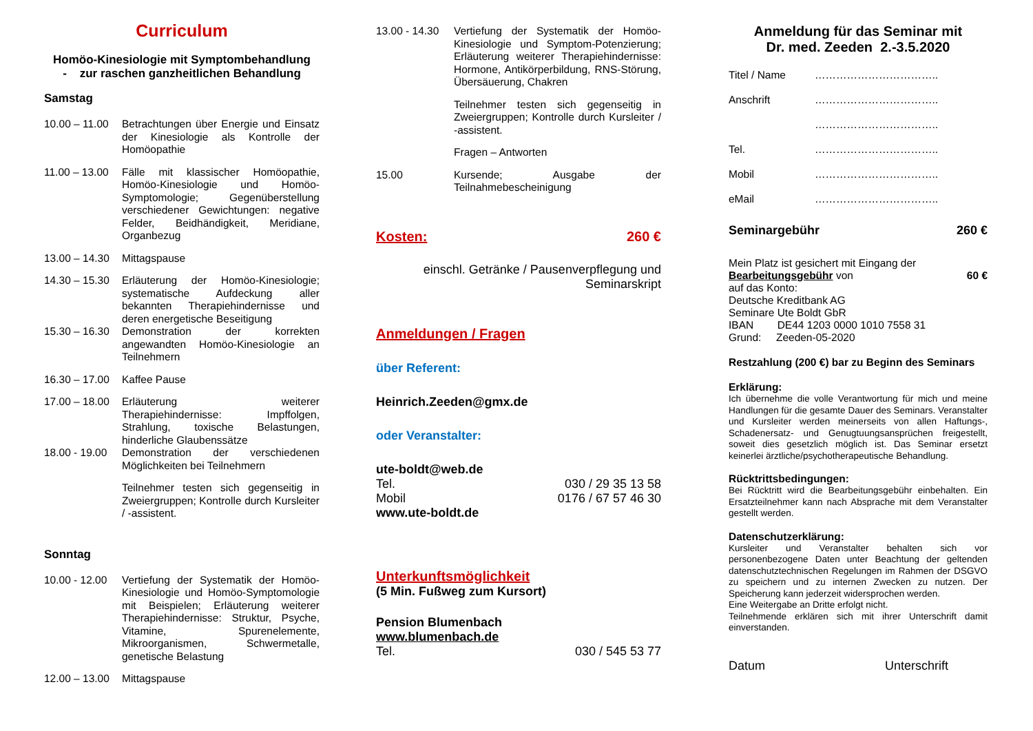Curriculum
Homöo-Kinesiologie mit Symptombehandlung
- zur raschen ganzheitlichen Behandlung
Samstag
10.00 – 11.00
Betrachtungen über Energie und Einsatz der Kinesiologie als Kontrolle der Homöopathie
11.00 – 13.00
Fälle mit klassischer Homöopathie, Homöo-Kinesiologie und Homöo-Symptomologie; Gegenüberstellung verschiedener Gewichtungen: negative Felder, Beidhändigkeit, Meridiane, Organbezug
13.00 – 14.30
Mittagspause
14.30 – 15.30
Erläuterung der Homöo-Kinesiologie; systematische Aufdeckung aller bekannten Therapiehindernisse und deren energetische Beseitigung
15.30 – 16.30
Demonstration der korrekten angewandten Homöo-Kinesiologie an Teilnehmern
16.30 – 17.00
Kaffee Pause
17.00 – 18.00
Erläuterung weiterer Therapiehindernisse: Impffolgen, Strahlung, toxische Belastungen, hinderliche Glaubenssätze
18.00 - 19.00
Demonstration der verschiedenen Möglichkeiten bei Teilnehmern
Teilnehmer testen sich gegenseitig in Zweiergruppen; Kontrolle durch Kursleiter / -assistent.
Sonntag
10.00 - 12.00
Vertiefung der Systematik der Homöo-Kinesiologie und Homöo-Symptomologie mit Beispielen; Erläuterung weiterer Therapiehindernisse: Struktur, Psyche, Vitamine, Spurenelemente, Mikroorganismen, Schwermetalle, genetische Belastung
12.00 – 13.00
Mittagspause
13.00 - 14.30
Vertiefung der Systematik der Homöo-Kinesiologie und Symptom-Potenzierung; Erläuterung weiterer Therapiehindernisse: Hormone, Antikörperbildung, RNS-Störung, Übersäuerung, Chakren
Teilnehmer testen sich gegenseitig in Zweiergruppen; Kontrolle durch Kursleiter / -assistent.
Fragen – Antworten
15.00 Kursende; Ausgabe der Teilnahmebescheinigung
Kosten: 260 €
einschl. Getränke / Pausenverpflegung und
Seminarskript
Anmeldungen / Fragen
über Referent:
Heinrich.Zeeden@gmx.de
oder Veranstalter:
ute-boldt@web.de
Tel. 030 / 29 35 13 58
Mobil 0176 / 67 57 46 30
www.ute-boldt.de
Unterkunftsmöglichkeit
(5 Min. Fußweg zum Kursort)
Pension Blumenbach
www.blumenbach.de
Tel. 030 / 545 53 77
Anmeldung für das Seminar mit
Dr. med. Zeeden 2.-3.5.2020
Titel / Name ……………………………..
Anschrift ……………………………..
……………………………..
Tel. ……………………………..
Mobil ……………………………..
eMail ……………………………..
Seminargebühr 260 €
Mein Platz ist gesichert mit Eingang der
Bearbeitungsgebühr von 60 €
auf das Konto:
Deutsche Kreditbank AG
Seminare Ute Boldt GbR
IBAN DE44 1203 0000 1010 7558 31
Grund: Zeeden-05-2020
Restzahlung (200 €) bar zu Beginn des Seminars
Erklärung:
Ich übernehme die volle Verantwortung für mich und meine Handlungen für die gesamte Dauer des Seminars. Veranstalter und Kursleiter werden meinerseits von allen Haftungs-, Schadenersatz- und Genugtuungsansprüchen freigestellt, soweit dies gesetzlich möglich ist. Das Seminar ersetzt keinerlei ärztliche/psychotherapeutische Behandlung.
Rücktrittsbedingungen:
Bei Rücktritt wird die Bearbeitungsgebühr einbehalten. Ein Ersatzteilnehmer kann nach Absprache mit dem Veranstalter gestellt werden.
Datenschutzerklärung:
Kursleiter und Veranstalter behalten sich vor personenbezogene Daten unter Beachtung der geltenden datenschutztechnischen Regelungen im Rahmen der DSGVO zu speichern und zu internen Zwecken zu nutzen. Der Speicherung kann jederzeit widersprochen werden.
Eine Weitergabe an Dritte erfolgt nicht.
Teilnehmende erklären sich mit ihrer Unterschrift damit einverstanden.
Datum Unterschrift